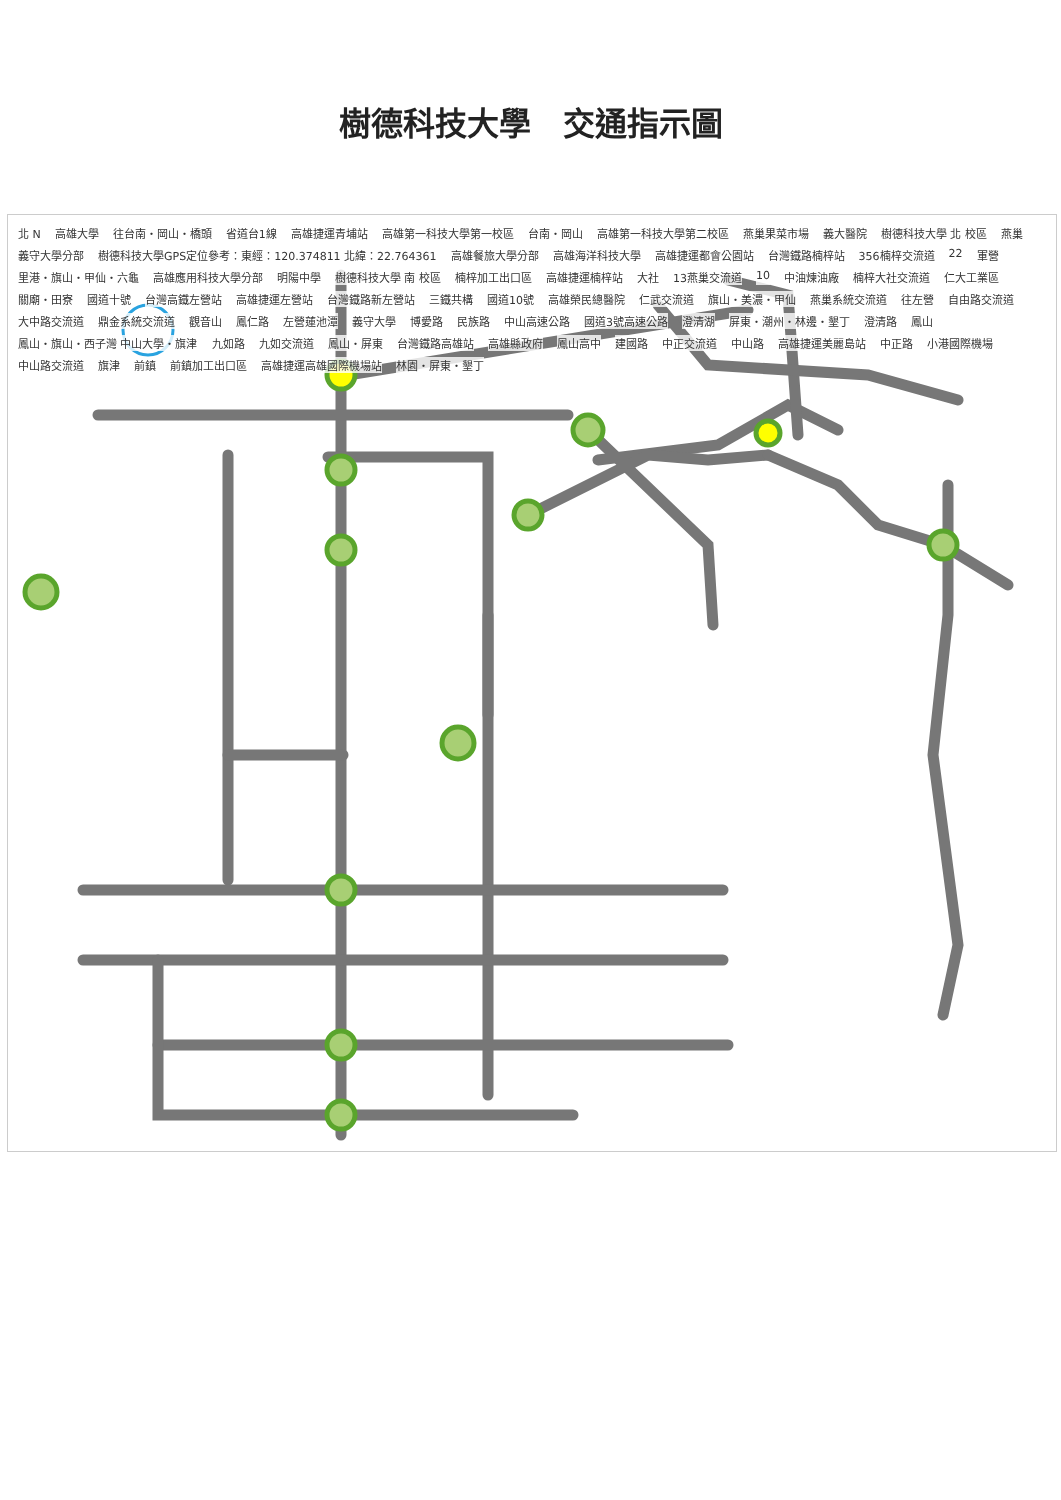樹德科技大學　交通指示圖
北 N 高雄大學 往台南・岡山・橋頭 省道台1線 高雄捷運青埔站 高雄第一科技大學第一校區 台南・岡山 高雄第一科技大學第二校區 燕巢果菜市場 義大醫院 樹德科技大學 北 校區 燕巢 義守大學分部 樹德科技大學GPS定位參考：東經：120.374811 北緯：22.764361 高雄餐旅大學分部 高雄海洋科技大學 高雄捷運都會公園站 台灣鐵路楠梓站 356楠梓交流道 22 軍營 里港・旗山・甲仙・六龜 高雄應用科技大學分部 明陽中學 樹德科技大學 南 校區 楠梓加工出口區 高雄捷運楠梓站 大社 13燕巢交流道 10 中油煉油廠 楠梓大社交流道 仁大工業區 關廟・田寮 國道十號 台灣高鐵左營站 高雄捷運左營站 台灣鐵路新左營站 三鐵共構 國道10號 高雄榮民總醫院 仁武交流道 旗山・美濃・甲仙 燕巢系統交流道 往左營 自由路交流道 大中路交流道 鼎金系統交流道 觀音山 鳳仁路 左營蓮池潭 義守大學 博愛路 民族路 中山高速公路 國道3號高速公路 澄清湖 屏東・潮州・林邊・墾丁 澄清路 鳳山 鳳山・旗山・西子灣 中山大學・旗津 九如路 九如交流道 鳳山・屏東 台灣鐵路高雄站 高雄縣政府 鳳山高中 建國路 中正交流道 中山路 高雄捷運美麗島站 中正路 小港國際機場 中山路交流道 旗津 前鎮 前鎮加工出口區 高雄捷運高雄國際機場站 林園・屏東・墾丁